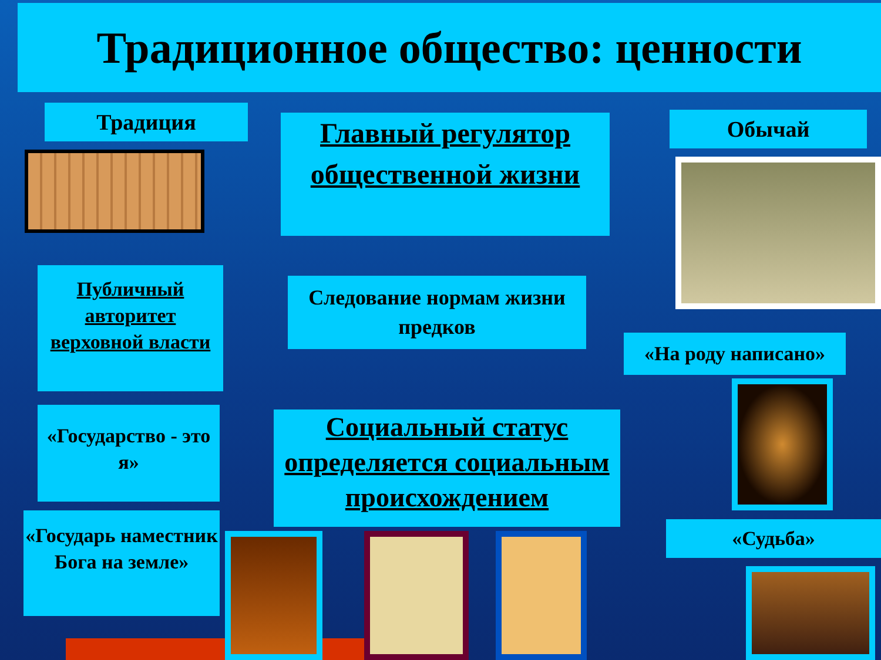Традиционное общество: ценности
Традиция
Главный регулятор общественной жизни
Обычай
Публичный авторитет верховной власти
Следование нормам жизни предков
«На роду написано»
«Государство - это я»
Социальный статус определяется социальным происхождением
«Государь наместник Бога на земле»
«Судьба»